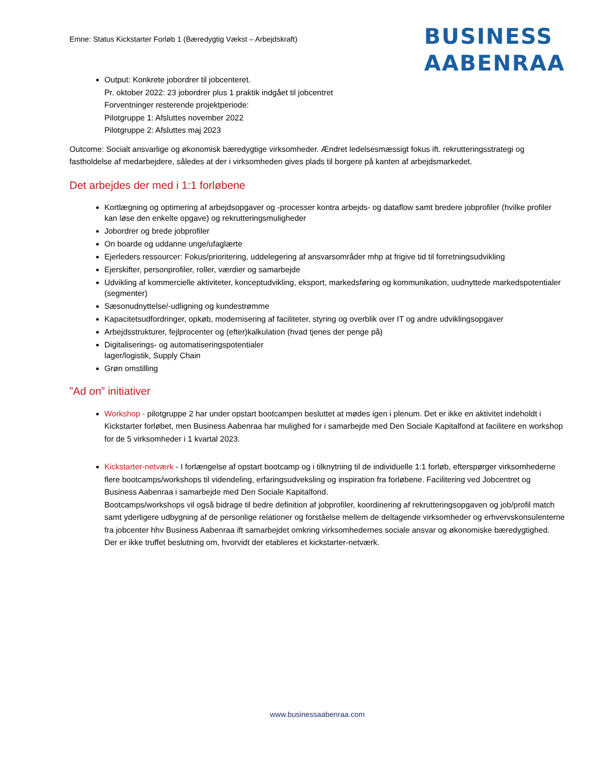Emne: Status Kickstarter Forløb 1 (Bæredygtig Vækst – Arbejdskraft)
BUSINESS
AABENRAA
Output: Konkrete jobordrer til jobcenteret.
Pr. oktober 2022: 23 jobordrer plus 1 praktik indgået til jobcentret
Forventninger resterende projektperiode:
Pilotgruppe 1: Afsluttes november 2022
Pilotgruppe 2: Afsluttes maj 2023
Outcome: Socialt ansvarlige og økonomisk bæredygtige virksomheder. Ændret ledelsesmæssigt fokus ift. rekrutteringsstrategi og fastholdelse af medarbejdere, således at der i virksomheden gives plads til borgere på kanten af arbejdsmarkedet.
Det arbejdes der med i 1:1 forløbene
Kortlægning og optimering af arbejdsopgaver og -processer kontra arbejds- og dataflow samt bredere jobprofiler (hvilke profiler kan løse den enkelte opgave) og rekrutteringsmuligheder
Jobordrer og brede jobprofiler
On boarde og uddanne unge/ufaglærte
Ejerleders ressourcer: Fokus/prioritering, uddelegering af ansvarsområder mhp at frigive tid til forretningsudvikling
Ejerskifter, personprofiler, roller, værdier og samarbejde
Udvikling af kommercielle aktiviteter, konceptudvikling, eksport, markedsføring og kommunikation, uudnyttede markedspotentialer (segmenter)
Sæsonudnyttelse/-udligning og kundestrømme
Kapacitetsudfordringer, opkøb, modernisering af faciliteter, styring og overblik over IT og andre udviklingsopgaver
Arbejdsstrukturer, fejlprocenter og (efter)kalkulation (hvad tjenes der penge på)
Digitaliserings- og automatiseringspotentialer
lager/logistik, Supply Chain
Grøn omstilling
”Ad on” initiativer
Workshop - pilotgruppe 2 har under opstart bootcampen besluttet at mødes igen i plenum. Det er ikke en aktivitet indeholdt i Kickstarter forløbet, men Business Aabenraa har mulighed for i samarbejde med Den Sociale Kapitalfond at facilitere en workshop for de 5 virksomheder i 1 kvartal 2023.
Kickstarter-netværk - I forlængelse af opstart bootcamp og i tilknytning til de individuelle 1:1 forløb, efterspørger virksomhederne flere bootcamps/workshops til videndeling, erfaringsudveksling og inspiration fra forløbene. Facilitering ved Jobcentret og Business Aabenraa i samarbejde med Den Sociale Kapitalfond.
Bootcamps/workshops vil også bidrage til bedre definition af jobprofiler, koordinering af rekrutteringsopgaven og job/profil match samt yderligere udbygning af de personlige relationer og forståelse mellem de deltagende virksomheder og erhvervskonsulenterne fra jobcenter hhv Business Aabenraa ift samarbejdet omkring virksomhedernes sociale ansvar og økonomiske bæredygtighed.
Der er ikke truffet beslutning om, hvorvidt der etableres et kickstarter-netværk.
www.businessaabenraa.com